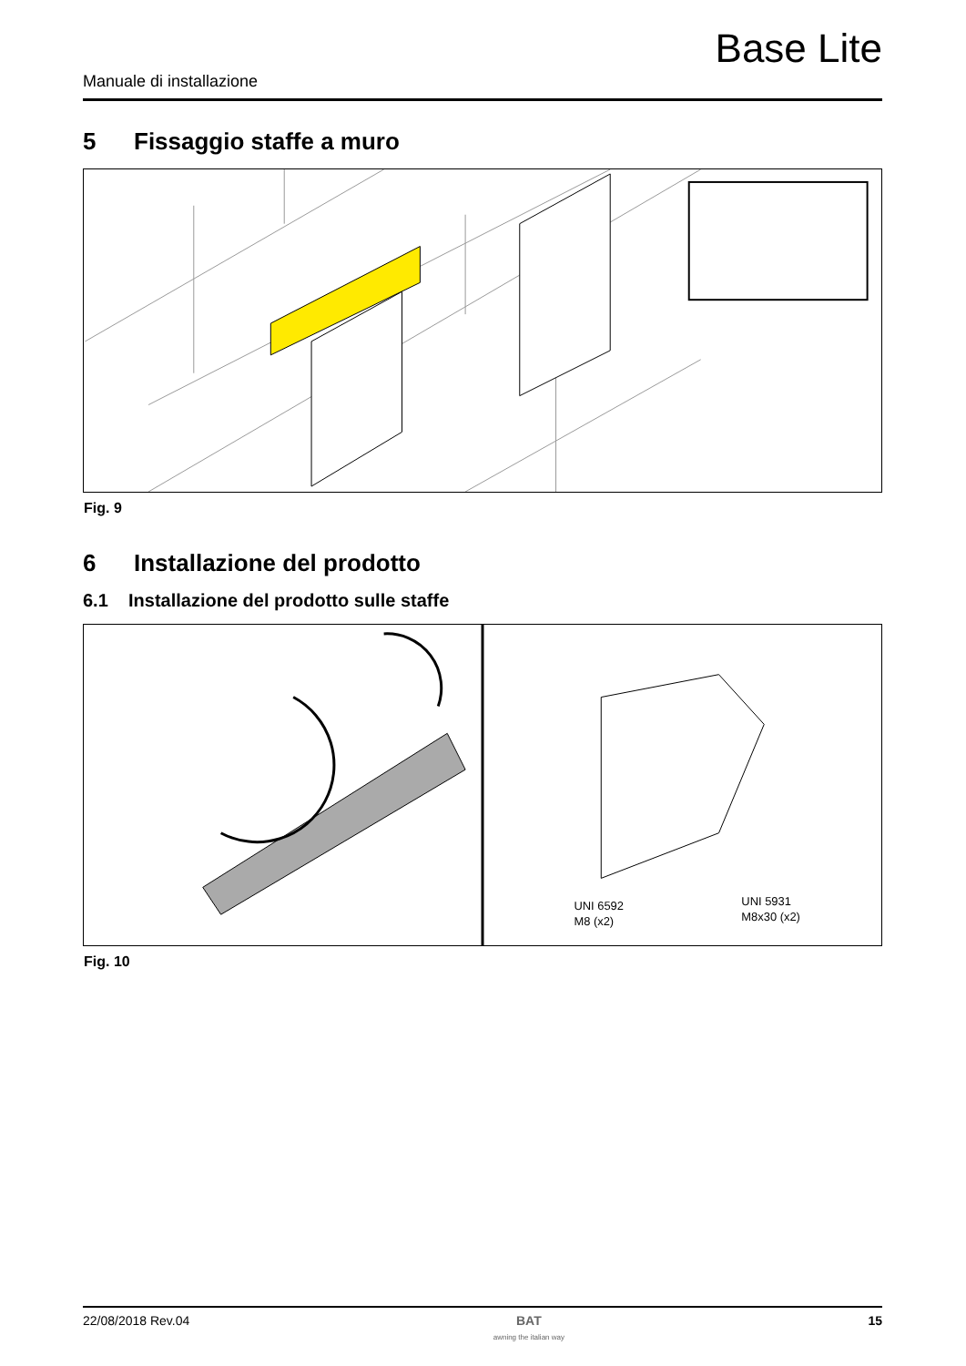Base Lite
Manuale di installazione
5 Fissaggio staffe a muro
Fig. 9
6 Installazione del prodotto
6.1 Installazione del prodotto sulle staffe
UNI 6592
M8 (x2)
UNI 5931
M8x30 (x2)
Fig. 10
22/08/2018 Rev.04 BAT
awning the italian way 15